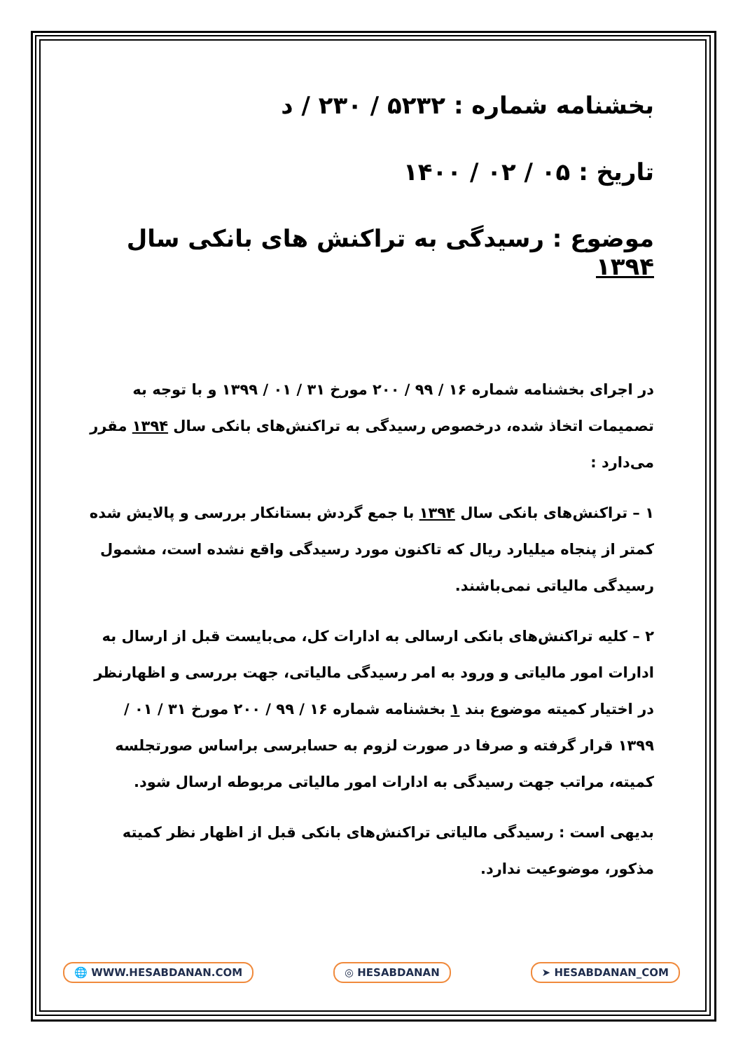بخشنامه شماره : ۵۲۳۲ / ۲۳۰ / د
تاریخ : ۰۵ / ۰۲ / ۱۴۰۰
موضوع : رسیدگی به تراکنش های بانکی سال ۱۳۹۴
در اجرای بخشنامه شماره ۱۶ / ۹۹ / ۲۰۰ مورخ ۳۱ / ۰۱ / ۱۳۹۹ و با توجه به تصمیمات اتخاذ شده، درخصوص رسیدگی به تراکنش‌های بانکی سال ۱۳۹۴ مقرر می‌دارد :
۱ – تراکنش‌های بانکی سال ۱۳۹۴ با جمع گردش بستانکار بررسی و پالایش شده کمتر از پنجاه میلیارد ریال که تاکنون مورد رسیدگی واقع نشده است، مشمول رسیدگی مالیاتی نمی‌باشند.
۲ – کلیه تراکنش‌های بانکی ارسالی به ادارات کل، می‌بایست قبل از ارسال به ادارات امور مالیاتی و ورود به امر رسیدگی مالیاتی، جهت بررسی و اظهارنظر در اختیار کمیته موضوع بند ۱ بخشنامه شماره ۱۶ / ۹۹ / ۲۰۰ مورخ ۳۱ / ۰۱ / ۱۳۹۹ قرار گرفته و صرفا در صورت لزوم به حسابرسی براساس صورتجلسه کمیته، مراتب جهت رسیدگی به ادارات امور مالیاتی مربوطه ارسال شود.
بدیهی است : رسیدگی مالیاتی تراکنش‌های بانکی قبل از اظهار نظر کمیته مذکور، موضوعیت ندارد.
🌐 WWW.HESABDANAN.COM ◎ HESABDANAN ➤ HESABDANAN_COM